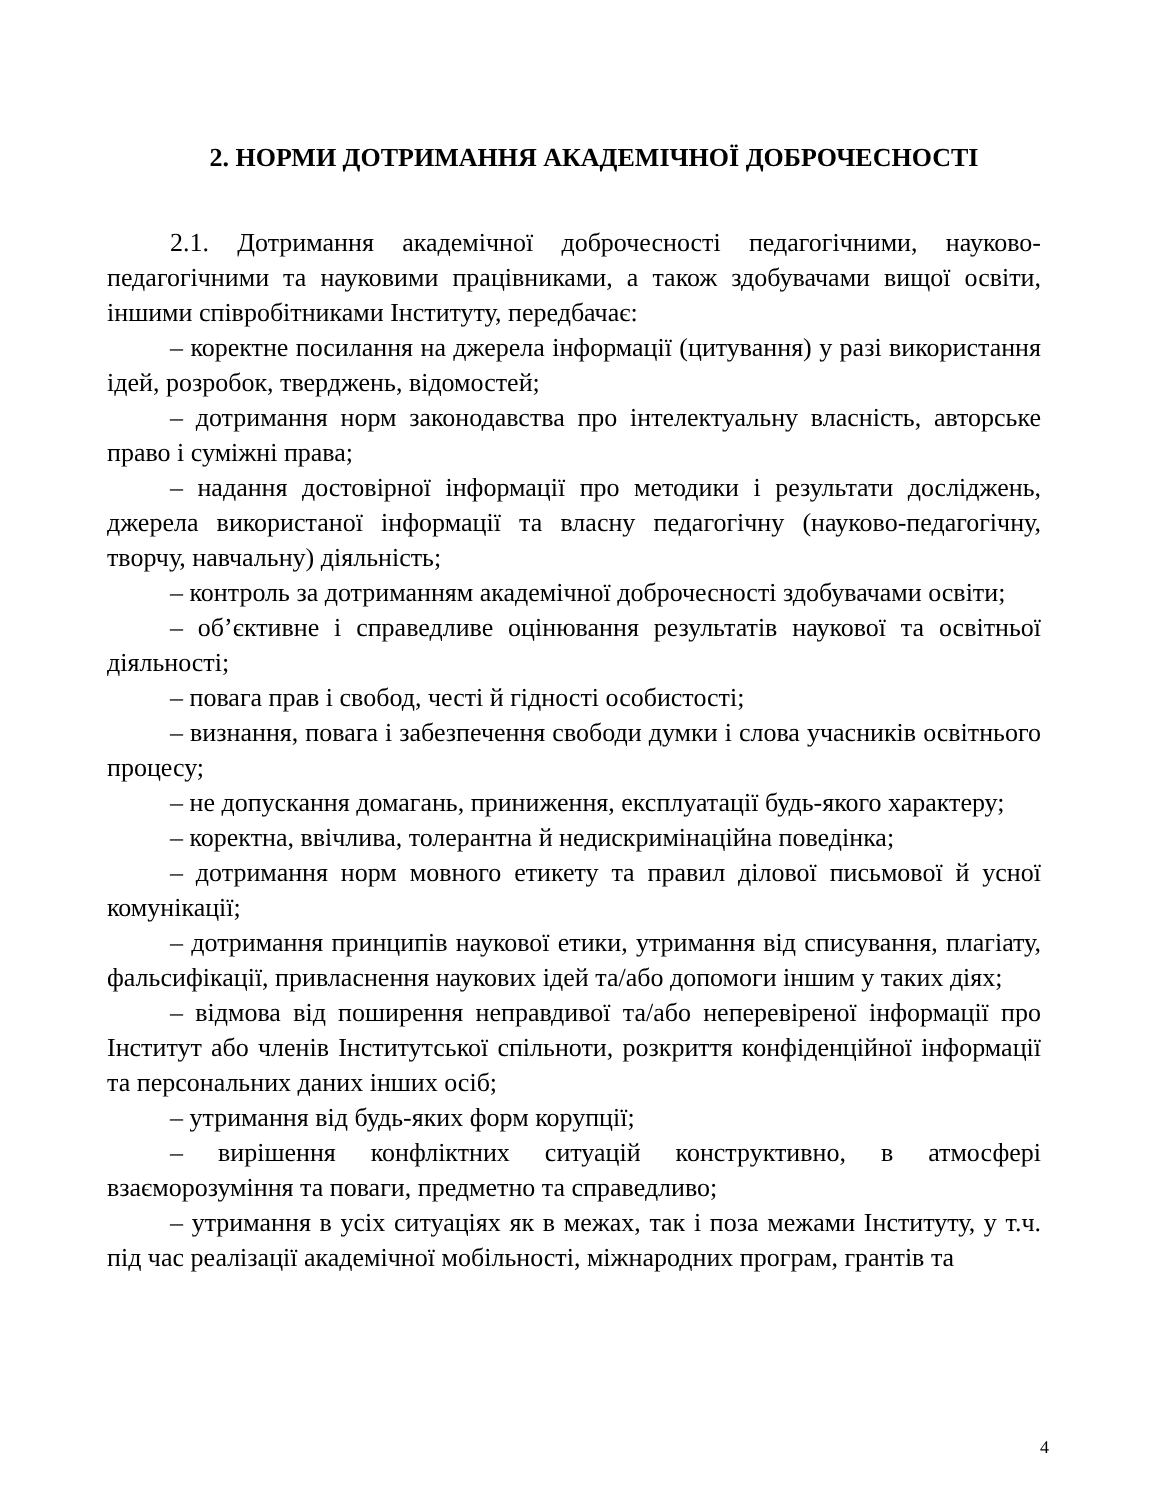2. НОРМИ ДОТРИМАННЯ АКАДЕМІЧНОЇ ДОБРОЧЕСНОСТІ
2.1. Дотримання академічної доброчесності педагогічними, науково-педагогічними та науковими працівниками, а також здобувачами вищої освіти, іншими співробітниками Інституту, передбачає:
– коректне посилання на джерела інформації (цитування) у разі використання ідей, розробок, тверджень, відомостей;
– дотримання норм законодавства про інтелектуальну власність, авторське право і суміжні права;
– надання достовірної інформації про методики і результати досліджень, джерела використаної інформації та власну педагогічну (науково-педагогічну, творчу, навчальну) діяльність;
– контроль за дотриманням академічної доброчесності здобувачами освіти;
– об’єктивне і справедливе оцінювання результатів наукової та освітньої діяльності;
– повага прав і свобод, честі й гідності особистості;
– визнання, повага і забезпечення свободи думки і слова учасників освітнього процесу;
– не допускання домагань, приниження, експлуатації будь-якого характеру;
– коректна, ввічлива, толерантна й недискримінаційна поведінка;
– дотримання норм мовного етикету та правил ділової письмової й усної комунікації;
– дотримання принципів наукової етики, утримання від списування, плагіату, фальсифікації, привласнення наукових ідей та/або допомоги іншим у таких діях;
– відмова від поширення неправдивої та/або неперевіреної інформації про Інститут або членів Інститутської спільноти, розкриття конфіденційної інформації та персональних даних інших осіб;
– утримання від будь-яких форм корупції;
– вирішення конфліктних ситуацій конструктивно, в атмосфері взаєморозуміння та поваги, предметно та справедливо;
– утримання в усіх ситуаціях як в межах, так і поза межами Інституту, у т.ч. під час реалізації академічної мобільності, міжнародних програм, грантів та
4